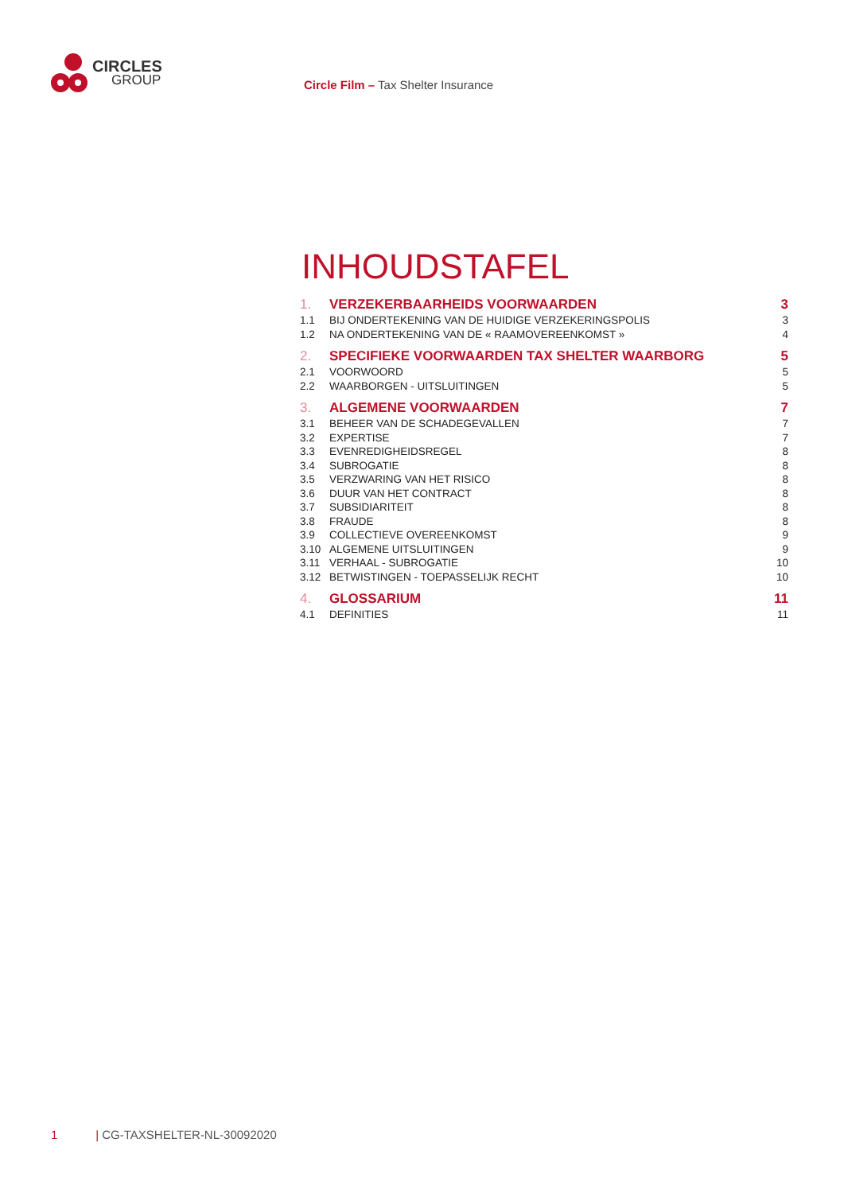CIRCLES
GROUP
Circle Film – Tax Shelter Insurance
INHOUDSTAFEL
1. VERZEKERBAARHEIDS VOORWAARDEN 3
1.1 BIJ ONDERTEKENING VAN DE HUIDIGE VERZEKERINGSPOLIS 3
1.2 NA ONDERTEKENING VAN DE « RAAMOVEREENKOMST » 4
2. SPECIFIEKE VOORWAARDEN TAX SHELTER WAARBORG 5
2.1 VOORWOORD 5
2.2 WAARBORGEN - UITSLUITINGEN 5
3. ALGEMENE VOORWAARDEN 7
3.1 BEHEER VAN DE SCHADEGEVALLEN 7
3.2 EXPERTISE 7
3.3 EVENREDIGHEIDSREGEL 8
3.4 SUBROGATIE 8
3.5 VERZWARING VAN HET RISICO 8
3.6 DUUR VAN HET CONTRACT 8
3.7 SUBSIDIARITEIT 8
3.8 FRAUDE 8
3.9 COLLECTIEVE OVEREENKOMST 9
3.10 ALGEMENE UITSLUITINGEN 9
3.11 VERHAAL - SUBROGATIE 10
3.12 BETWISTINGEN - TOEPASSELIJK RECHT 10
4. GLOSSARIUM 11
4.1 DEFINITIES 11
1 | CG-TAXSHELTER-NL-30092020